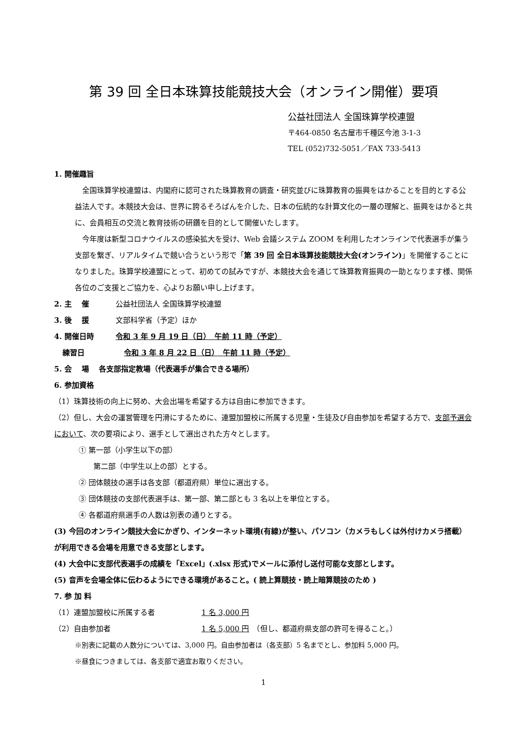第 39 回 全日本珠算技能競技大会（オンライン開催）要項
公益社団法人 全国珠算学校連盟
〒464-0850 名古屋市千種区今池 3-1-3
TEL (052)732-5051／FAX 733-5413
1. 開催趣旨
　全国珠算学校連盟は、内閣府に認可された珠算教育の調査・研究並びに珠算教育の振興をはかることを目的とする公益法人です。本競技大会は、世界に誇るそろばんを介した、日本の伝統的な計算文化の一層の理解と、振興をはかると共に、会員相互の交流と教育技術の研鑽を目的として開催いたします。
　今年度は新型コロナウイルスの感染拡大を受け、Web 会議システム ZOOM を利用したオンラインで代表選手が集う支部を繋ぎ、リアルタイムで競い合うという形で「第 39 回 全日本珠算技能競技大会(オンライン)」を開催することになりました。珠算学校連盟にとって、初めての試みですが、本競技大会を通じて珠算教育振興の一助となります様、関係各位のご支援とご協力を、心よりお願い申し上げます。
2. 主　 催 公益社団法人 全国珠算学校連盟
3. 後　 援 文部科学省（予定）ほか
4. 開催日時 令和 3 年 9 月 19 日（日）　午前 11 時（予定）
練習日 令和 3 年 8 月 22 日（日）　午前 11 時（予定）
5. 会　 場　 各支部指定教場（代表選手が集合できる場所）
6. 参加資格
（1）珠算技術の向上に努め、大会出場を希望する方は自由に参加できます。
（2）但し、大会の運営管理を円滑にするために、連盟加盟校に所属する児童・生徒及び自由参加を希望する方で、支部予選会において、次の要項により、選手として選出された方々とします。
① 第一部（小学生以下の部）
第二部（中学生以上の部）とする。
② 団体競技の選手は各支部（都道府県）単位に選出する。
③ 団体競技の支部代表選手は、第一部、第二部とも 3 名以上を単位とする。
④ 各都道府県選手の人数は別表の通りとする。
(3) 今回のオンライン競技大会にかぎり、インターネット環境(有線)が整い、パソコン（カメラもしくは外付けカメラ搭載）が利用できる会場を用意できる支部とします。
(4) 大会中に支部代表選手の成績を「Excel」(.xlsx 形式)でメールに添付し送付可能な支部とします。
(5) 音声を会場全体に伝わるようにできる環境があること。( 読上算競技・読上暗算競技のため )
7. 参 加 料
（1） 連盟加盟校に所属する者 1 名 3,000 円
（2） 自由参加者 1 名 5,000 円　（但し、都道府県支部の許可を得ること。）
※別表に記載の人数分については、3,000 円。自由参加者は（各支部）5 名までとし、参加料 5,000 円。
※昼食につきましては、各支部で適宜お取りください。
1